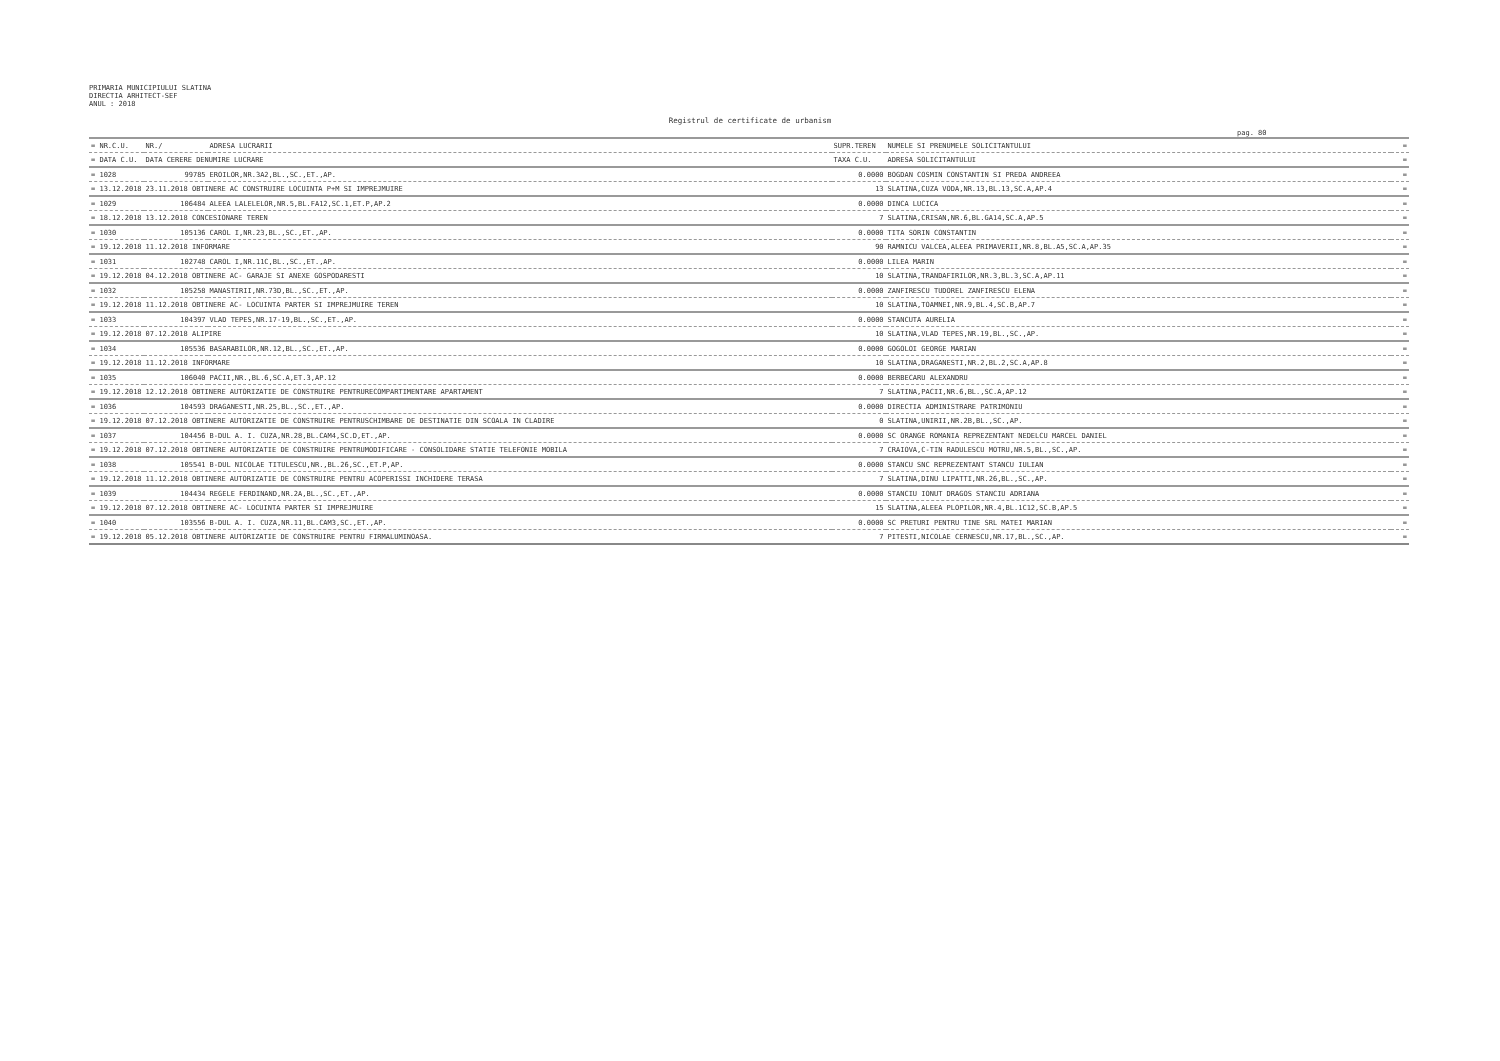PRIMARIA MUNICIPIULUI SLATINA
DIRECTIA ARHITECT-SEF
ANUL : 2018
Registrul de certificate de urbanism
pag. 80
| = NR.C.U. | NR./ | ADRESA LUCRARII | SUPR.TEREN | NUMELE SI PRENUMELE SOLICITANTULUI | = |
| = DATA C.U. | DATA CERERE DENUMIRE LUCRARE | | TAXA C.U. | ADRESA SOLICITANTULUI | = |
| = 1028 | 99785 | EROILOR,NR.3A2,BL.,SC.,ET.,AP. | 0.0000 | BOGDAN COSMIN CONSTANTIN SI PREDA ANDREEA | = |
| = 13.12.2018 | 23.11.2018 OBTINERE AC CONSTRUIRE LOCUINTA P+M SI IMPREJMUIRE | | 13 | SLATINA,CUZA VODA,NR.13,BL.13,SC.A,AP.4 | = |
| = 1029 | 106484 | ALEEA LALELELOR,NR.5,BL.FA12,SC.1,ET.P,AP.2 | 0.0000 | DINCA LUCICA | = |
| = 18.12.2018 | 13.12.2018 CONCESIONARE TEREN | | 7 | SLATINA,CRISAN,NR.6,BL.GA14,SC.A,AP.5 | = |
| = 1030 | 105136 | CAROL I,NR.23,BL.,SC.,ET.,AP. | 0.0000 | TITA SORIN CONSTANTIN | = |
| = 19.12.2018 | 11.12.2018 INFORMARE | | 90 | RAMNICU VALCEA,ALEEA PRIMAVERII,NR.8,BL.A5,SC.A,AP.35 | = |
| = 1031 | 102748 | CAROL I,NR.11C,BL.,SC.,ET.,AP. | 0.0000 | LILEA MARIN | = |
| = 19.12.2018 | 04.12.2018 OBTINERE AC- GARAJE SI ANEXE GOSPODARESTI | | 10 | SLATINA,TRANDAFIRILOR,NR.3,BL.3,SC.A,AP.11 | = |
| = 1032 | 105258 | MANASTIRII,NR.73D,BL.,SC.,ET.,AP. | 0.0000 | ZANFIRESCU TUDOREL ZANFIRESCU ELENA | = |
| = 19.12.2018 | 11.12.2018 OBTINERE AC- LOCUINTA PARTER SI IMPREJMUIRE TEREN | | 10 | SLATINA,TOAMNEI,NR.9,BL.4,SC.B,AP.7 | = |
| = 1033 | 104397 | VLAD TEPES,NR.17-19,BL.,SC.,ET.,AP. | 0.0000 | STANCUTA AURELIA | = |
| = 19.12.2018 | 07.12.2018 ALIPIRE | | 10 | SLATINA,VLAD TEPES,NR.19,BL.,SC.,AP. | = |
| = 1034 | 105536 | BASARABILOR,NR.12,BL.,SC.,ET.,AP. | 0.0000 | GOGOLOI GEORGE MARIAN | = |
| = 19.12.2018 | 11.12.2018 INFORMARE | | 10 | SLATINA,DRAGANESTI,NR.2,BL.2,SC.A,AP.8 | = |
| = 1035 | 106040 | PACII,NR.,BL.6,SC.A,ET.3,AP.12 | 0.0000 | BERBECARU ALEXANDRU | = |
| = 19.12.2018 | 12.12.2018 OBTINERE AUTORIZATIE DE CONSTRUIRE PENTRURECOMPARTIMENTARE APARTAMENT | | 7 | SLATINA,PACII,NR.6,BL.,SC.A,AP.12 | = |
| = 1036 | 104593 | DRAGANESTI,NR.25,BL.,SC.,ET.,AP. | 0.0000 | DIRECTIA ADMINISTRARE PATRIMONIU | = |
| = 19.12.2018 | 07.12.2018 OBTINERE AUTORIZATIE DE CONSTRUIRE PENTRUSCHIMBARE DE DESTINATIE DIN SCOALA IN CLADIRE | | 0 | SLATINA,UNIRII,NR.2B,BL.,SC.,AP. | = |
| = 1037 | 104456 | B-DUL A. I. CUZA,NR.28,BL.CAM4,SC.D,ET.,AP. | 0.0000 | SC ORANGE ROMANIA REPREZENTANT NEDELCU MARCEL DANIEL | = |
| = 19.12.2018 | 07.12.2018 OBTINERE AUTORIZATIE DE CONSTRUIRE PENTRUMODIFICARE - CONSOLIDARE STATIE TELEFONIE MOBILA | | 7 | CRAIOVA,C-TIN RADULESCU MOTRU,NR.5,BL.,SC.,AP. | = |
| = 1038 | 105541 | B-DUL NICOLAE TITULESCU,NR.,BL.26,SC.,ET.P,AP. | 0.0000 | STANCU SNC REPREZENTANT STANCU IULIAN | = |
| = 19.12.2018 | 11.12.2018 OBTINERE AUTORIZATIE DE CONSTRUIRE PENTRU ACOPERISSI INCHIDERE TERASA | | 7 | SLATINA,DINU LIPATTI,NR.26,BL.,SC.,AP. | = |
| = 1039 | 104434 | REGELE FERDINAND,NR.2A,BL.,SC.,ET.,AP. | 0.0000 | STANCIU IONUT DRAGOS STANCIU ADRIANA | = |
| = 19.12.2018 | 07.12.2018 OBTINERE AC- LOCUINTA PARTER SI IMPREJMUIRE | | 15 | SLATINA,ALEEA PLOPILOR,NR.4,BL.1C12,SC.B,AP.5 | = |
| = 1040 | 103556 | B-DUL A. I. CUZA,NR.11,BL.CAM3,SC.,ET.,AP. | 0.0000 | SC PRETURI PENTRU TINE SRL MATEI MARIAN | = |
| = 19.12.2018 | 05.12.2018 OBTINERE AUTORIZATIE DE CONSTRUIRE PENTRU FIRMALUMINOASA. | | 7 | PITESTI,NICOLAE CERNESCU,NR.17,BL.,SC.,AP. | = |